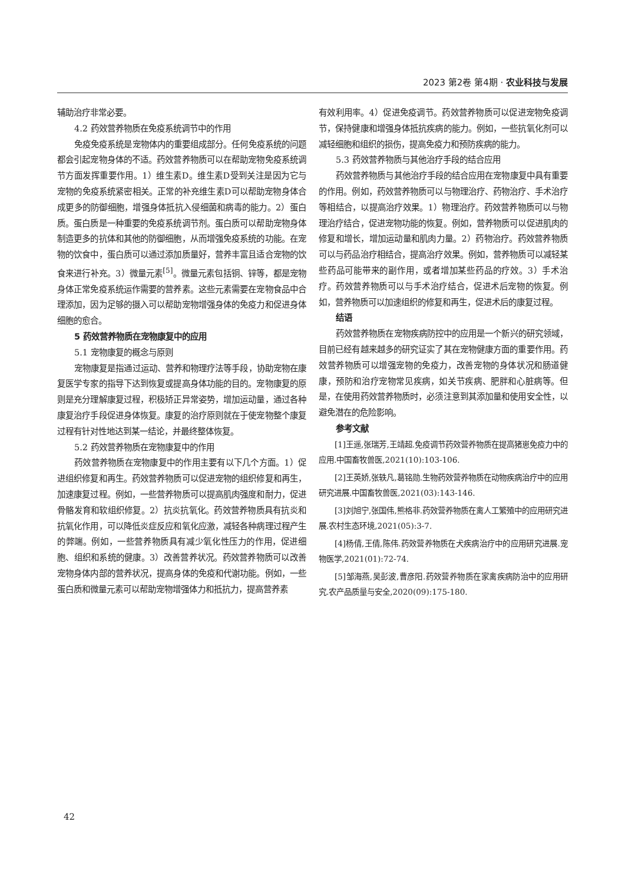2023 第2卷 第4期 · 农业科技与发展
辅助治疗非常必要。
4.2 药效营养物质在免疫系统调节中的作用
免疫免疫系统是宠物体内的重要组成部分。任何免疫系统的问题都会引起宠物身体的不适。药效营养物质可以在帮助宠物免疫系统调节方面发挥重要作用。1）维生素D。维生素D受到关注是因为它与宠物的免疫系统紧密相关。正常的补充维生素D可以帮助宠物身体合成更多的防御细胞，增强身体抵抗入侵细菌和病毒的能力。2）蛋白质。蛋白质是一种重要的免疫系统调节剂。蛋白质可以帮助宠物身体制造更多的抗体和其他的防御细胞，从而增强免疫系统的功能。在宠物的饮食中，蛋白质可以通过添加质量好，营养丰富且适合宠物的饮食来进行补充。3）微量元素<sup>[5]</sup>。微量元素包括铜、锌等，都是宠物身体正常免疫系统运作需要的营养素。这些元素需要在宠物食品中合理添加，因为足够的摄入可以帮助宠物增强身体的免疫力和促进身体细胞的愈合。
5 药效营养物质在宠物康复中的应用
5.1 宠物康复的概念与原则
宠物康复是指通过运动、营养和物理疗法等手段，协助宠物在康复医学专家的指导下达到恢复或提高身体功能的目的。宠物康复的原则是充分理解康复过程，积极矫正异常姿势，增加运动量，通过各种康复治疗手段促进身体恢复。康复的治疗原则就在于使宠物整个康复过程有针对性地达到某一结论，并最终整体恢复。
5.2 药效营养物质在宠物康复中的作用
药效营养物质在宠物康复中的作用主要有以下几个方面。1）促进组织修复和再生。药效营养物质可以促进宠物的组织修复和再生，加速康复过程。例如，一些营养物质可以提高肌肉强度和耐力，促进骨骼发育和软组织修复。2）抗炎抗氧化。药效营养物质具有抗炎和抗氧化作用，可以降低炎症反应和氧化应激，减轻各种病理过程产生的弊端。例如，一些营养物质具有减少氧化性压力的作用，促进细胞、组织和系统的健康。3）改善营养状况。药效营养物质可以改善宠物身体内部的营养状况，提高身体的免疫和代谢功能。例如，一些蛋白质和微量元素可以帮助宠物增强体力和抵抗力，提高营养素
有效利用率。4）促进免疫调节。药效营养物质可以促进宠物免疫调节，保持健康和增强身体抵抗疾病的能力。例如，一些抗氧化剂可以减轻细胞和组织的损伤，提高免疫力和预防疾病的能力。
5.3 药效营养物质与其他治疗手段的结合应用
药效营养物质与其他治疗手段的结合应用在宠物康复中具有重要的作用。例如，药效营养物质可以与物理治疗、药物治疗、手术治疗等相结合，以提高治疗效果。1）物理治疗。药效营养物质可以与物理治疗结合，促进宠物功能的恢复。例如，营养物质可以促进肌肉的修复和增长，增加运动量和肌肉力量。2）药物治疗。药效营养物质可以与药品治疗相结合，提高治疗效果。例如，营养物质可以减轻某些药品可能带来的副作用，或者增加某些药品的疗效。3）手术治疗。药效营养物质可以与手术治疗结合，促进术后宠物的恢复。例如，营养物质可以加速组织的修复和再生，促进术后的康复过程。
结语
药效营养物质在宠物疾病防控中的应用是一个新兴的研究领域，目前已经有越来越多的研究证实了其在宠物健康方面的重要作用。药效营养物质可以增强宠物的免疫力，改善宠物的身体状况和肠道健康，预防和治疗宠物常见疾病，如关节疾病、肥胖和心脏病等。但是，在使用药效营养物质时，必须注意到其添加量和使用安全性，以避免潜在的危险影响。
参考文献
[1]王遥,张瑞芳,王靖超.免疫调节药效营养物质在提高猪崽免疫力中的应用.中国畜牧兽医,2021(10):103-106.
[2]王英娇,张轶凡,葛铭勋.生物药效营养物质在动物疾病治疗中的应用研究进展.中国畜牧兽医,2021(03):143-146.
[3]刘旭宁,张国伟,熊格非.药效营养物质在禽人工繁殖中的应用研究进展.农村生态环境,2021(05):3-7.
[4]杨倩,王倩,陈伟.药效营养物质在犬疾病治疗中的应用研究进展.宠物医学,2021(01):72-74.
[5]邹海燕,吴彭波,曹彦阳.药效营养物质在家禽疾病防治中的应用研究.农产品质量与安全,2020(09):175-180.
42